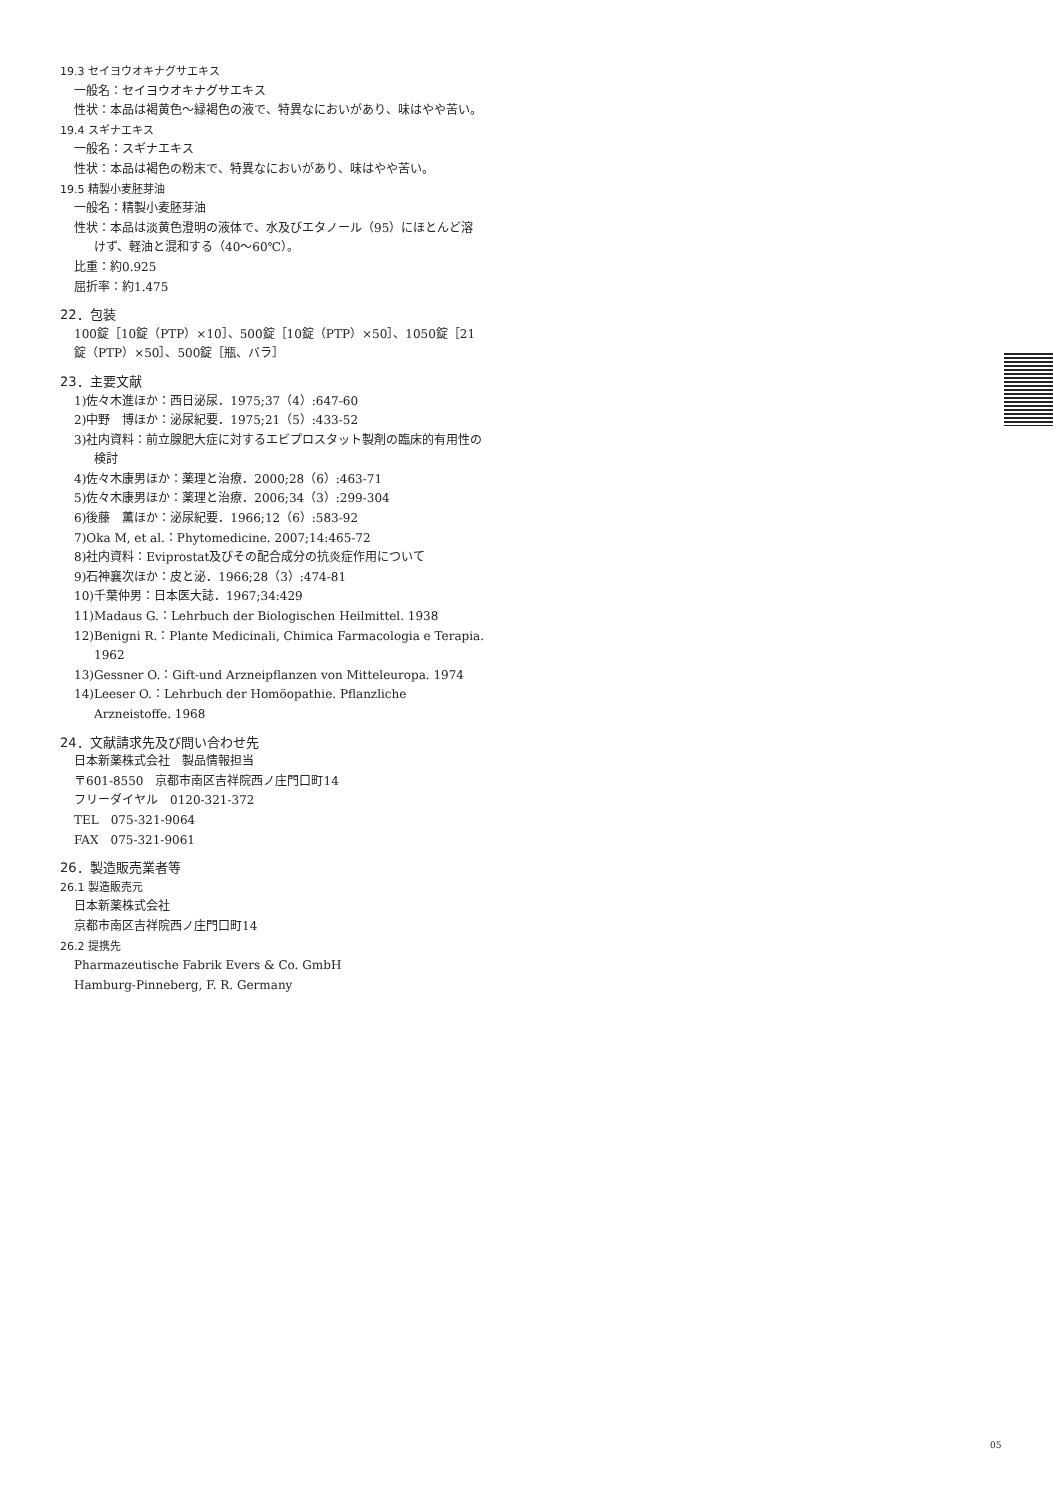19.3 セイヨウオキナグサエキス
一般名：セイヨウオキナグサエキス
性状：本品は褐黄色～緑褐色の液で、特異なにおいがあり、味はやや苦い。
19.4 スギナエキス
一般名：スギナエキス
性状：本品は褐色の粉末で、特異なにおいがあり、味はやや苦い。
19.5 精製小麦胚芽油
一般名：精製小麦胚芽油
性状：本品は淡黄色澄明の液体で、水及びエタノール（95）にほとんど溶けず、軽油と混和する（40～60℃）。
比重：約0.925
屈折率：約1.475
22．包装
100錠［10錠（PTP）×10］、500錠［10錠（PTP）×50］、1050錠［21錠（PTP）×50］、500錠［瓶、バラ］
23．主要文献
1)佐々木進ほか：西日泌尿．1975;37（4）:647-60
2)中野　博ほか：泌尿紀要．1975;21（5）:433-52
3)社内資料：前立腺肥大症に対するエビプロスタット製剤の臨床的有用性の検討
4)佐々木康男ほか：薬理と治療．2000;28（6）:463-71
5)佐々木康男ほか：薬理と治療．2006;34（3）:299-304
6)後藤　薫ほか：泌尿紀要．1966;12（6）:583-92
7)Oka M, et al.：Phytomedicine. 2007;14:465-72
8)社内資料：Eviprostat及びその配合成分の抗炎症作用について
9)石神襄次ほか：皮と泌．1966;28（3）:474-81
10)千葉仲男：日本医大誌．1967;34:429
11)Madaus G.：Lehrbuch der Biologischen Heilmittel. 1938
12)Benigni R.：Plante Medicinali, Chimica Farmacologia e Terapia. 1962
13)Gessner O.：Gift-und Arzneipflanzen von Mitteleuropa. 1974
14)Leeser O.：Lehrbuch der Homöopathie. Pflanzliche Arzneistoffe. 1968
24．文献請求先及び問い合わせ先
日本新薬株式会社　製品情報担当
〒601-8550　京都市南区吉祥院西ノ庄門口町14
フリーダイヤル　0120-321-372
TEL　075-321-9064
FAX　075-321-9061
26．製造販売業者等
26.1 製造販売元
日本新薬株式会社
京都市南区吉祥院西ノ庄門口町14
26.2 提携先
Pharmazeutische Fabrik Evers & Co. GmbH
Hamburg-Pinneberg, F. R. Germany
05